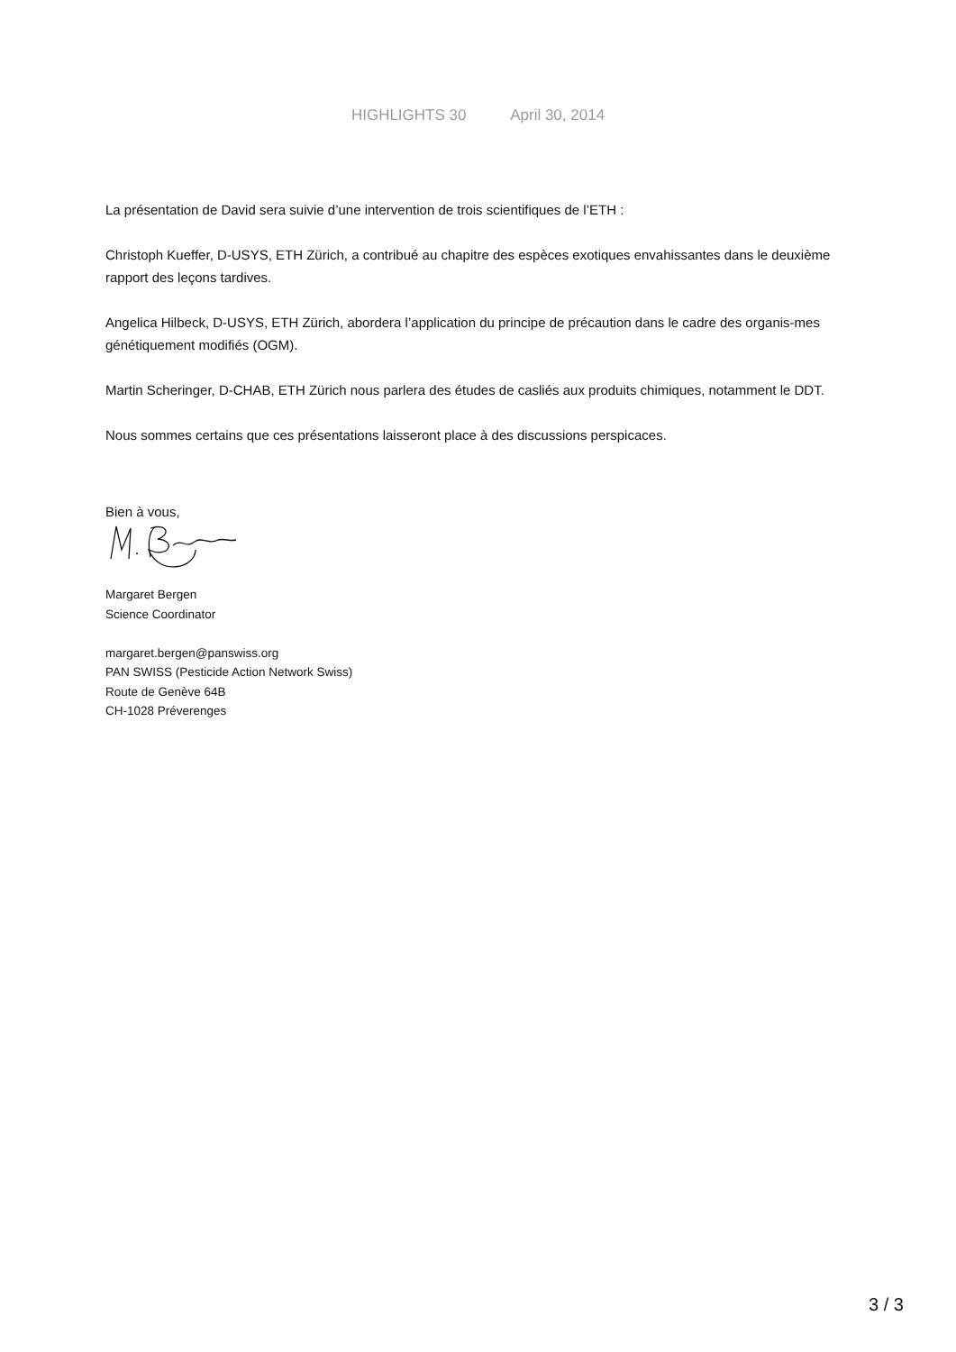HIGHLIGHTS 30 April 30, 2014
La présentation de David sera suivie d’une intervention de trois scientifiques de l’ETH :
Christoph Kueffer, D-USYS, ETH Zürich, a contribué au chapitre des espèces exotiques envahissantes dans le deuxième rapport des leçons tardives.
Angelica Hilbeck, D-USYS, ETH Zürich, abordera l’application du principe de précaution dans le cadre des organis-mes génétiquement modifiés (OGM).
Martin Scheringer, D-CHAB, ETH Zürich nous parlera des études de casliés aux produits chimiques, notamment le DDT.
Nous sommes certains que ces présentations laisseront place à des discussions perspicaces.
Bien à vous,
Margaret Bergen
Science Coordinator
margaret.bergen@panswiss.org
PAN SWISS (Pesticide Action Network Swiss)
Route de Genève 64B
CH-1028 Préverenges
3 / 3